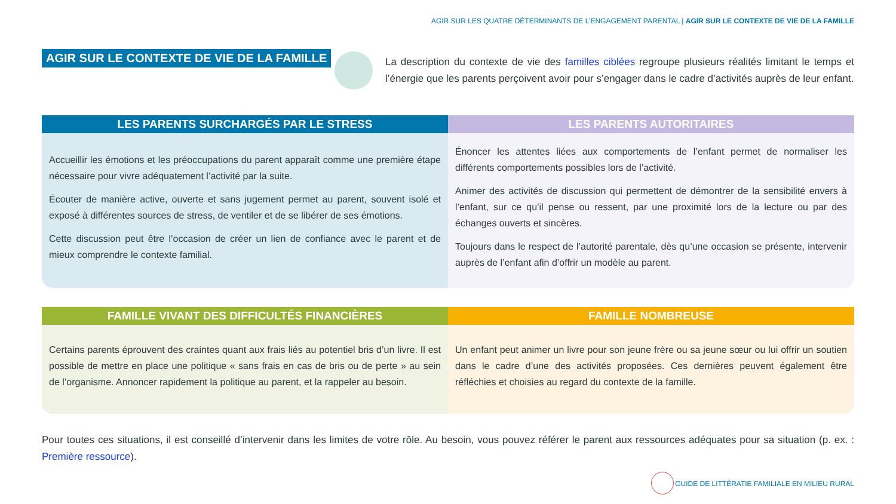AGIR SUR LES QUATRE DÉTERMINANTS DE L’ENGAGEMENT PARENTAL | AGIR SUR LE CONTEXTE DE VIE DE LA FAMILLE
AGIR SUR LE CONTEXTE DE VIE DE LA FAMILLE
La description du contexte de vie des familles ciblées regroupe plusieurs réalités limitant le temps et l’énergie que les parents perçoivent avoir pour s’engager dans le cadre d’activités auprès de leur enfant.
LES PARENTS SURCHARGÉS PAR LE STRESS
Accueillir les émotions et les préoccupations du parent apparaît comme une première étape nécessaire pour vivre adéquatement l’activité par la suite.
Écouter de manière active, ouverte et sans jugement permet au parent, souvent isolé et exposé à différentes sources de stress, de ventiler et de se libérer de ses émotions.
Cette discussion peut être l’occasion de créer un lien de confiance avec le parent et de mieux comprendre le contexte familial.
LES PARENTS AUTORITAIRES
Énoncer les attentes liées aux comportements de l’enfant permet de normaliser les différents comportements possibles lors de l’activité.
Animer des activités de discussion qui permettent de démontrer de la sensibilité envers à l’enfant, sur ce qu’il pense ou ressent, par une proximité lors de la lecture ou par des échanges ouverts et sincères.
Toujours dans le respect de l’autorité parentale, dès qu’une occasion se présente, intervenir auprès de l’enfant afin d’offrir un modèle au parent.
FAMILLE VIVANT DES DIFFICULTÉS FINANCIÈRES
Certains parents éprouvent des craintes quant aux frais liés au potentiel bris d’un livre. Il est possible de mettre en place une politique « sans frais en cas de bris ou de perte » au sein de l’organisme. Annoncer rapidement la politique au parent, et la rappeler au besoin.
FAMILLE NOMBREUSE
Un enfant peut animer un livre pour son jeune frère ou sa jeune sœur ou lui offrir un soutien dans le cadre d’une des activités proposées. Ces dernières peuvent également être réfléchies et choisies au regard du contexte de la famille.
Pour toutes ces situations, il est conseillé d’intervenir dans les limites de votre rôle. Au besoin, vous pouvez référer le parent aux ressources adéquates pour sa situation (p. ex. : Première ressource).
GUIDE DE LITTÉRATIE FAMILIALE EN MILIEU RURAL